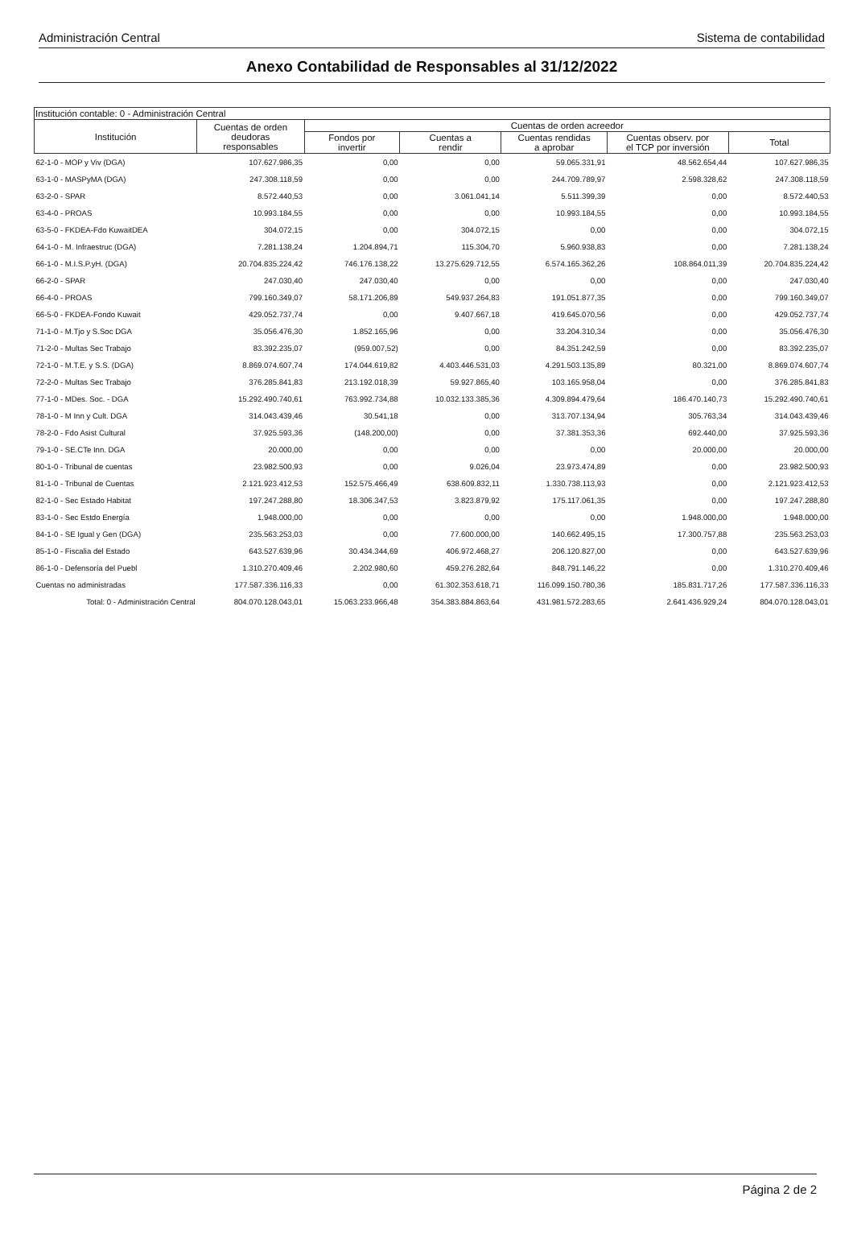Administración Central Sistema de contabilidad
Anexo Contabilidad de Responsables al 31/12/2022
| Institución contable: 0 - Administración Central | | | | | | |
| --- | --- | --- | --- | --- | --- | --- |
| Institución | Cuentas de orden deudoras responsables | Cuentas de orden acreedor | | | | |
| | | Fondos por invertir | Cuentas a rendir | Cuentas rendidas a aprobar | Cuentas observ. por el TCP por inversión | Total |
| 62-1-0 - MOP y Viv (DGA) | 107.627.986,35 | 0,00 | 0,00 | 59.065.331,91 | 48.562.654,44 | 107.627.986,35 |
| 63-1-0 - MASPyMA (DGA) | 247.308.118,59 | 0,00 | 0,00 | 244.709.789,97 | 2.598.328,62 | 247.308.118,59 |
| 63-2-0 - SPAR | 8.572.440,53 | 0,00 | 3.061.041,14 | 5.511.399,39 | 0,00 | 8.572.440,53 |
| 63-4-0 - PROAS | 10.993.184,55 | 0,00 | 0,00 | 10.993.184,55 | 0,00 | 10.993.184,55 |
| 63-5-0 - FKDEA-Fdo KuwaitDEA | 304.072,15 | 0,00 | 304.072,15 | 0,00 | 0,00 | 304.072,15 |
| 64-1-0 - M. Infraestruc (DGA) | 7.281.138,24 | 1.204.894,71 | 115.304,70 | 5.960.938,83 | 0,00 | 7.281.138,24 |
| 66-1-0 - M.I.S.P.yH. (DGA) | 20.704.835.224,42 | 746.176.138,22 | 13.275.629.712,55 | 6.574.165.362,26 | 108.864.011,39 | 20.704.835.224,42 |
| 66-2-0 - SPAR | 247.030,40 | 247.030,40 | 0,00 | 0,00 | 0,00 | 247.030,40 |
| 66-4-0 - PROAS | 799.160.349,07 | 58.171.206,89 | 549.937.264,83 | 191.051.877,35 | 0,00 | 799.160.349,07 |
| 66-5-0 - FKDEA-Fondo Kuwait | 429.052.737,74 | 0,00 | 9.407.667,18 | 419.645.070,56 | 0,00 | 429.052.737,74 |
| 71-1-0 - M.Tjo y S.Soc DGA | 35.056.476,30 | 1.852.165,96 | 0,00 | 33.204.310,34 | 0,00 | 35.056.476,30 |
| 71-2-0 - Multas Sec Trabajo | 83.392.235,07 | (959.007,52) | 0,00 | 84.351.242,59 | 0,00 | 83.392.235,07 |
| 72-1-0 - M.T.E. y S.S. (DGA) | 8.869.074.607,74 | 174.044.619,82 | 4.403.446.531,03 | 4.291.503.135,89 | 80.321,00 | 8.869.074.607,74 |
| 72-2-0 - Multas Sec Trabajo | 376.285.841,83 | 213.192.018,39 | 59.927.865,40 | 103.165.958,04 | 0,00 | 376.285.841,83 |
| 77-1-0 - MDes. Soc. - DGA | 15.292.490.740,61 | 763.992.734,88 | 10.032.133.385,36 | 4.309.894.479,64 | 186.470.140,73 | 15.292.490.740,61 |
| 78-1-0 - M Inn y Cult. DGA | 314.043.439,46 | 30.541,18 | 0,00 | 313.707.134,94 | 305.763,34 | 314.043.439,46 |
| 78-2-0 - Fdo Asist Cultural | 37.925.593,36 | (148.200,00) | 0,00 | 37.381.353,36 | 692.440,00 | 37.925.593,36 |
| 79-1-0 - SE.CTe Inn. DGA | 20.000,00 | 0,00 | 0,00 | 0,00 | 20.000,00 | 20.000,00 |
| 80-1-0 - Tribunal de cuentas | 23.982.500,93 | 0,00 | 9.026,04 | 23.973.474,89 | 0,00 | 23.982.500,93 |
| 81-1-0 - Tribunal de Cuentas | 2.121.923.412,53 | 152.575.466,49 | 638.609.832,11 | 1.330.738.113,93 | 0,00 | 2.121.923.412,53 |
| 82-1-0 - Sec Estado Habitat | 197.247.288,80 | 18.306.347,53 | 3.823.879,92 | 175.117.061,35 | 0,00 | 197.247.288,80 |
| 83-1-0 - Sec Estdo Energía | 1.948.000,00 | 0,00 | 0,00 | 0,00 | 1.948.000,00 | 1.948.000,00 |
| 84-1-0 - SE Igual y Gen (DGA) | 235.563.253,03 | 0,00 | 77.600.000,00 | 140.662.495,15 | 17.300.757,88 | 235.563.253,03 |
| 85-1-0 - Fiscalia del Estado | 643.527.639,96 | 30.434.344,69 | 406.972.468,27 | 206.120.827,00 | 0,00 | 643.527.639,96 |
| 86-1-0 - Defensoría del Puebl | 1.310.270.409,46 | 2.202.980,60 | 459.276.282,64 | 848.791.146,22 | 0,00 | 1.310.270.409,46 |
| Cuentas no administradas | 177.587.336.116,33 | 0,00 | 61.302.353.618,71 | 116.099.150.780,36 | 185.831.717,26 | 177.587.336.116,33 |
| Total: 0 - Administración Central | 804.070.128.043,01 | 15.063.233.966,48 | 354.383.884.863,64 | 431.981.572.283,65 | 2.641.436.929,24 | 804.070.128.043,01 |
Página 2 de 2